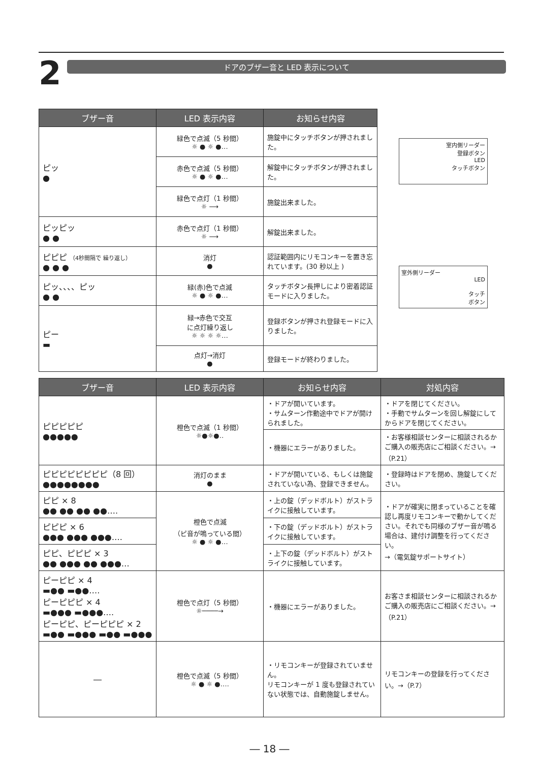2
ドアのブザー音と LED 表示について
| ブザー音 | LED 表示内容 | お知らせ内容 |
| --- | --- | --- |
| ピッ ● | 緑色で点滅（5 秒間） ☼ ● ☼ ●… | 施錠中にタッチボタンが押されました。 |
| | 赤色で点滅（5 秒間） ☼ ● ☼ ●… | 解錠中にタッチボタンが押されました。 |
| | 緑色で点灯（1 秒間） ☼ ⟶ | 施錠出来ました。 |
| ピッピッ ● ● | 赤色で点灯（1 秒間） ☼ ⟶ | 解錠出来ました。 |
| ピピピ （4秒間隔で 繰り返し） ● ● ● | 消灯 ● | 認証範囲内にリモコンキーを置き忘れています。(30 秒以上 ) |
| ピッ、、、、ピッ ● ● | 緑(赤)色で点滅 ☼ ● ☼ ●… | タッチボタン長押しにより密着認証モードに入りました。 |
| ピー ▬ | 緑→赤色で交互 に点灯繰り返し ☼ ☼ ☼ ☼… | 登録ボタンが押され登録モードに入りました。 |
| | 点灯→消灯 ● | 登録モードが終わりました。 |
室内側リーダー
登録ボタン
LED
タッチボタン
室外側リーダー
LED
タッチ
ボタン
| ブザー音 | LED 表示内容 | お知らせ内容 | 対処内容 |
| --- | --- | --- | --- |
| ピピピピピ ●●●●● | 橙色で点滅（1 秒間） ☼●☼●‥ | ・ドアが開いています。 ・サムターン作動途中でドアが開けられました。 | ・ドアを閉じてください。 ・手動でサムターンを回し解錠にしてからドアを閉じてください。 |
| | | ・機器にエラーがありました。 | ・お客様相談センターに相談されるかご購入の販売店にご相談ください。→（P.21） |
| ピピピピピピピピ（8 回） ●●●●●●●● | 消灯のまま ● | ・ドアが開いている、もしくは施錠されていない為、登録できません。 | ・登録時はドアを閉め、施錠してください。 |
| ピピ × 8 ●● ●● ●● ●●…. | 橙色で点滅 （ピ音が鳴っている間） ☼ ● ☼ ●… | ・上の錠（デッドボルト）がストライクに接触しています。 | ・ドアが確実に閉まっていることを確認し再度リモコンキーで動かしてください。それでも同様のブザー音が鳴る場合は、建付け調整を行ってください。 →（電気錠サポートサイト） |
| ピピピ × 6 ●●● ●●● ●●●…. | | ・下の錠（デッドボルト）がストライクに接触しています。 | |
| ピピ、ピピピ × 3 ●● ●●● ●● ●●●… | | ・上下の錠（デッドボルト）がストライクに接触しています。 | |
| ピーピピ × 4 ▬●● ▬●●…. ピーピピピ × 4 ▬●●● ▬●●●…. ピーピピ、ピーピピピ × 2 ▬●● ▬●●● ▬●● ▬●●● | 橙色で点灯（5 秒間） ☼────→ | ・機器にエラーがありました。 | お客さま相談センターに相談されるかご購入の販売店にご相談ください。→（P.21） |
| ― | 橙色で点滅（5 秒間） ☼ ● ☼ ●…. | ・リモコンキーが登録されていません。 リモコンキーが 1 度も登録されていない状態では、自動施錠しません。 | リモコンキーの登録を行ってください。→（P.7） |
― 18 ―